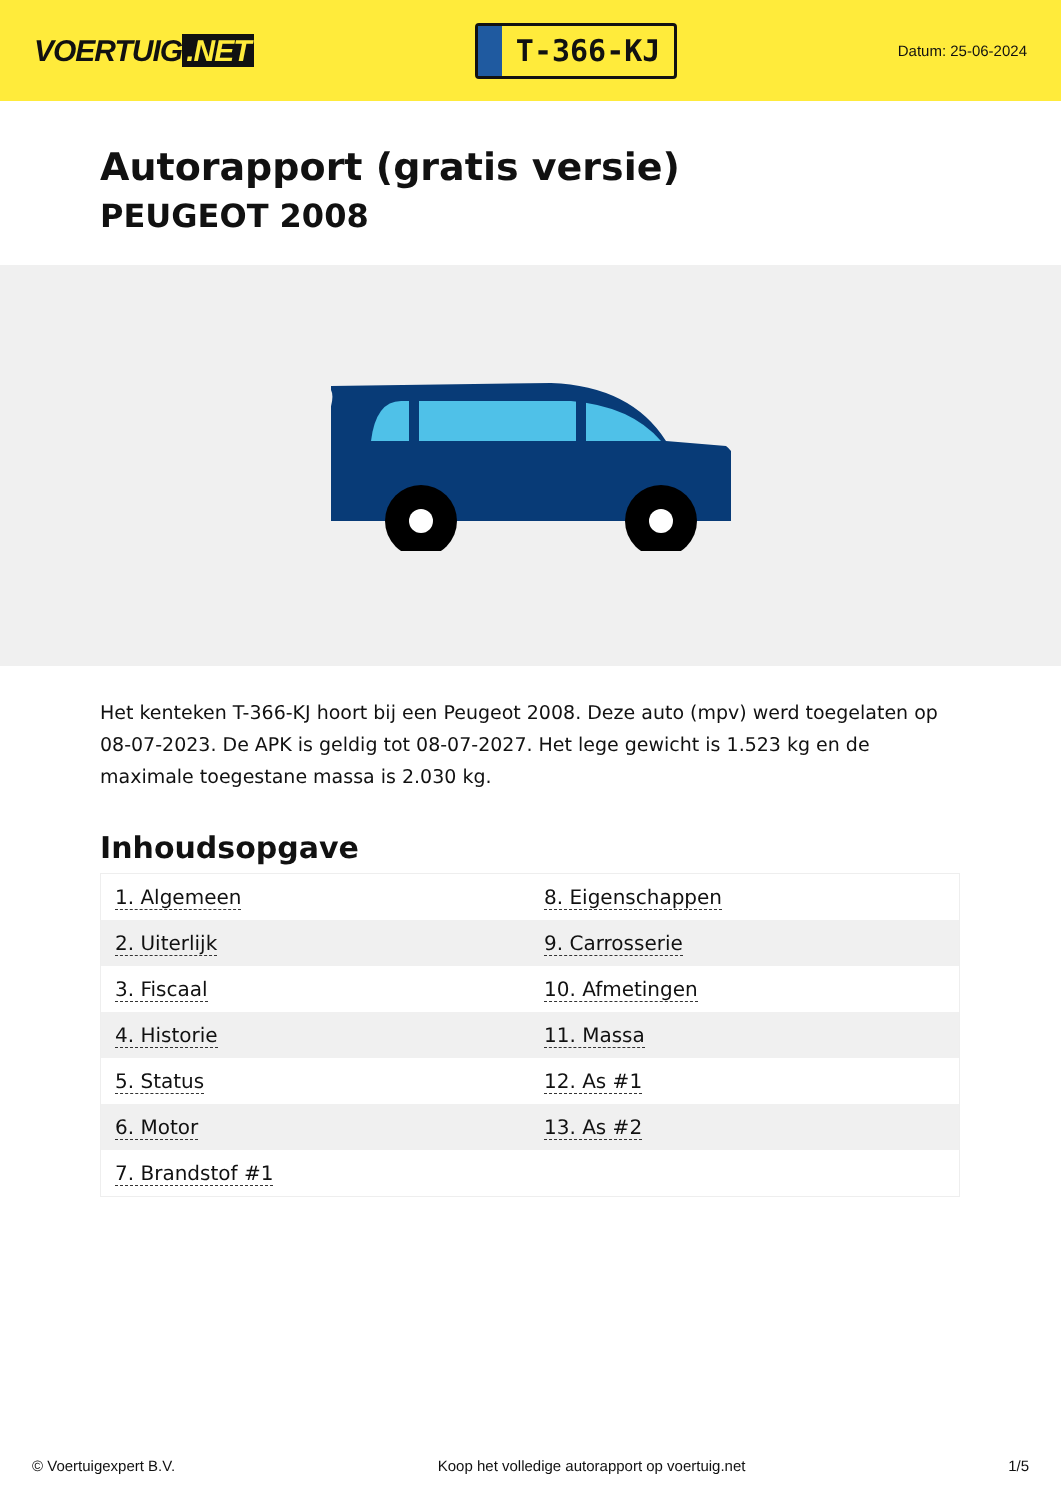VOERTUIG.NET
T-366-KJ
Datum: 25-06-2024
Autorapport (gratis versie)
PEUGEOT 2008
Het kenteken T-366-KJ hoort bij een Peugeot 2008. Deze auto (mpv) werd toegelaten op 08-07-2023. De APK is geldig tot 08-07-2027. Het lege gewicht is 1.523 kg en de maximale toegestane massa is 2.030 kg.
Inhoudsopgave
| 1. Algemeen | 8. Eigenschappen |
| 2. Uiterlijk | 9. Carrosserie |
| 3. Fiscaal | 10. Afmetingen |
| 4. Historie | 11. Massa |
| 5. Status | 12. As #1 |
| 6. Motor | 13. As #2 |
| 7. Brandstof #1 | |
© Voertuigexpert B.V. Koop het volledige autorapport op voertuig.net
1/5